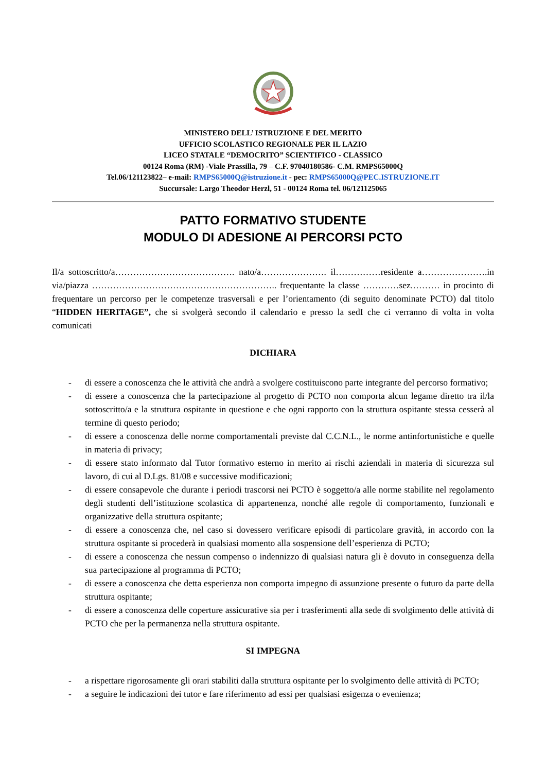MINISTERO DELL’ ISTRUZIONE E DEL MERITO
UFFICIO SCOLASTICO REGIONALE PER IL LAZIO
LICEO STATALE “DEMOCRITO” SCIENTIFICO - CLASSICO
00124 Roma (RM) -Viale Prassilla, 79 – C.F. 97040180586- C.M. RMPS65000Q
Tel.06/121123822– e-mail: RMPS65000Q@istruzione.it - pec: RMPS65000Q@PEC.ISTRUZIONE.IT
Succursale: Largo Theodor Herzl, 51 - 00124 Roma tel. 06/121125065
PATTO FORMATIVO STUDENTE
MODULO DI ADESIONE AI PERCORSI PCTO
Il/a sottoscritto/a…………………………………. nato/a…………………. il……………residente a………………….in via/piazza …………………………………………………….. frequentante la classe …………sez.……… in procinto di frequentare un percorso per le competenze trasversali e per l’orientamento (di seguito denominate PCTO) dal titolo “HIDDEN HERITAGE”, che si svolgerà secondo il calendario e presso la sedI che ci verranno di volta in volta comunicati
DICHIARA
- di essere a conoscenza che le attività che andrà a svolgere costituiscono parte integrante del percorso formativo;
- di essere a conoscenza che la partecipazione al progetto di PCTO non comporta alcun legame diretto tra il/la sottoscritto/a e la struttura ospitante in questione e che ogni rapporto con la struttura ospitante stessa cesserà al termine di questo periodo;
- di essere a conoscenza delle norme comportamentali previste dal C.C.N.L., le norme antinfortunistiche e quelle in materia di privacy;
- di essere stato informato dal Tutor formativo esterno in merito ai rischi aziendali in materia di sicurezza sul lavoro, di cui al D.Lgs. 81/08 e successive modificazioni;
- di essere consapevole che durante i periodi trascorsi nei PCTO è soggetto/a alle norme stabilite nel regolamento degli studenti dell’istituzione scolastica di appartenenza, nonché alle regole di comportamento, funzionali e organizzative della struttura ospitante;
- di essere a conoscenza che, nel caso si dovessero verificare episodi di particolare gravità, in accordo con la struttura ospitante si procederà in qualsiasi momento alla sospensione dell’esperienza di PCTO;
- di essere a conoscenza che nessun compenso o indennizzo di qualsiasi natura gli è dovuto in conseguenza della sua partecipazione al programma di PCTO;
- di essere a conoscenza che detta esperienza non comporta impegno di assunzione presente o futuro da parte della struttura ospitante;
- di essere a conoscenza delle coperture assicurative sia per i trasferimenti alla sede di svolgimento delle attività di PCTO che per la permanenza nella struttura ospitante.
SI IMPEGNA
- a rispettare rigorosamente gli orari stabiliti dalla struttura ospitante per lo svolgimento delle attività di PCTO;
- a seguire le indicazioni dei tutor e fare riferimento ad essi per qualsiasi esigenza o evenienza;